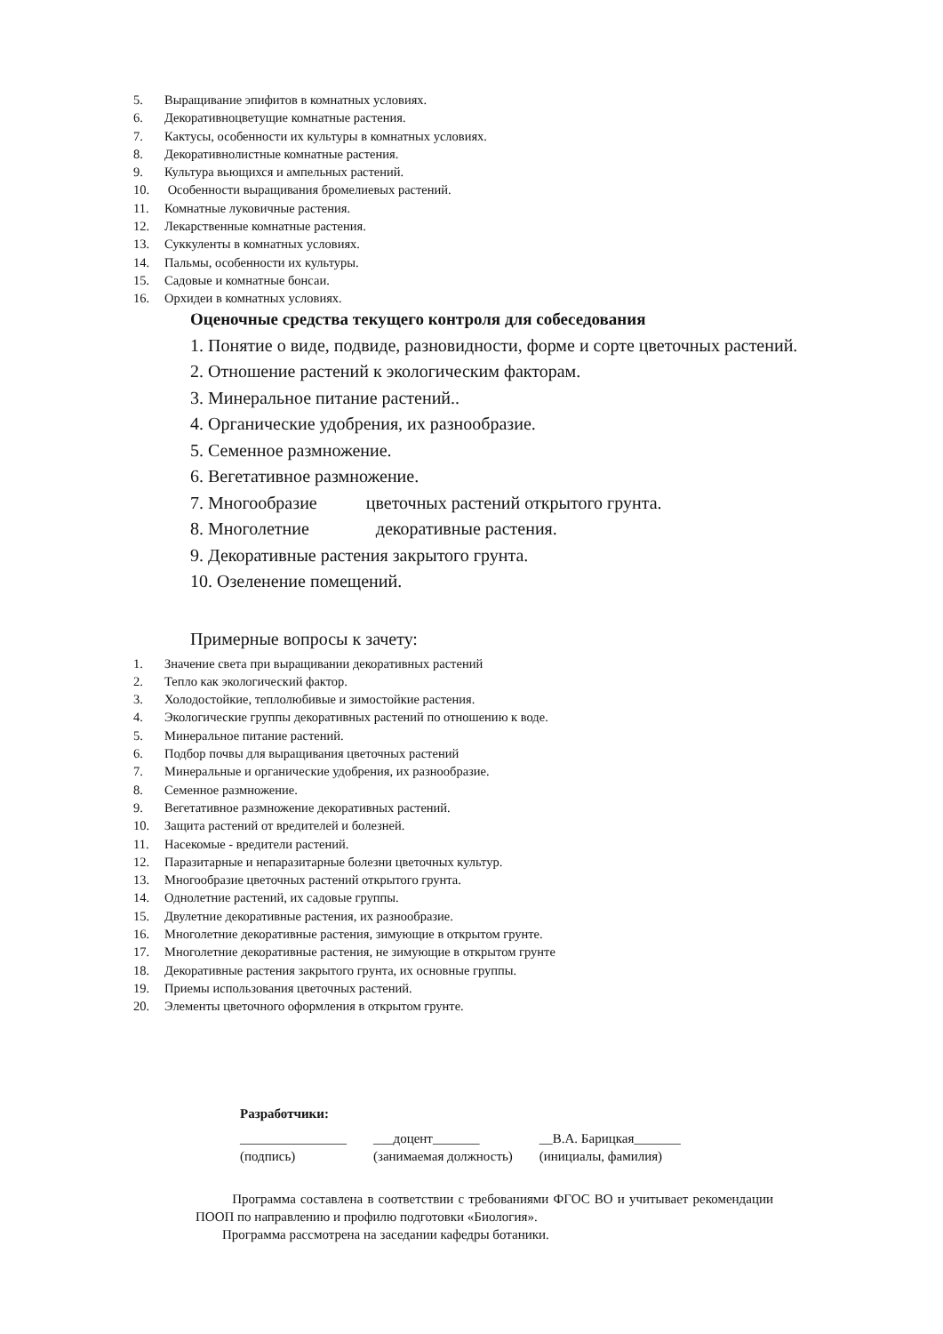5. Выращивание эпифитов в комнатных условиях.
6. Декоративноцветущие комнатные растения.
7. Кактусы, особенности их культуры в комнатных условиях.
8. Декоративнолистные комнатные растения.
9. Культура вьющихся и ампельных растений.
10. Особенности выращивания бромелиевых растений.
11. Комнатные луковичные растения.
12. Лекарственные комнатные растения.
13. Суккуленты в комнатных условиях.
14. Пальмы, особенности их культуры.
15. Садовые и комнатные бонсаи.
16. Орхидеи в комнатных условиях.
Оценочные средства текущего контроля для собеседования
1. Понятие о виде, подвиде, разновидности, форме и сорте цветочных растений.
2. Отношение растений к экологическим факторам.
3. Минеральное питание растений..
4. Органические удобрения, их разнообразие.
5. Семенное размножение.
6. Вегетативное размножение.
7. Многообразие цветочных растений открытого грунта.
8. Многолетние декоративные растения.
9. Декоративные растения закрытого грунта.
10. Озеленение помещений.
Примерные вопросы к зачету:
1. Значение света при выращивании декоративных растений
2. Тепло как экологический фактор.
3. Холодостойкие, теплолюбивые и зимостойкие растения.
4. Экологические группы декоративных растений по отношению к воде.
5. Минеральное питание растений.
6. Подбор почвы для выращивания цветочных растений
7. Минеральные и органические удобрения, их разнообразие.
8. Семенное размножение.
9. Вегетативное размножение декоративных растений.
10. Защита растений от вредителей и болезней.
11. Насекомые - вредители растений.
12. Паразитарные и непаразитарные болезни цветочных культур.
13. Многообразие цветочных растений открытого грунта.
14. Однолетние растений, их садовые группы.
15. Двулетние декоративные растения, их разнообразие.
16. Многолетние декоративные растения, зимующие в открытом грунте.
17. Многолетние декоративные растения, не зимующие в открытом грунте
18. Декоративные растения закрытого грунта, их основные группы.
19. Приемы использования цветочных растений.
20. Элементы цветочного оформления в открытом грунте.
Разработчики:
________________
(подпись)
___доцент_______
(занимаемая должность)
__В.А. Барицкая_______
(инициалы, фамилия)
Программа составлена в соответствии с требованиями ФГОС ВО и учитывает рекомендации ПООП по направлению и профилю подготовки «Биология».
Программа рассмотрена на заседании кафедры ботаники.